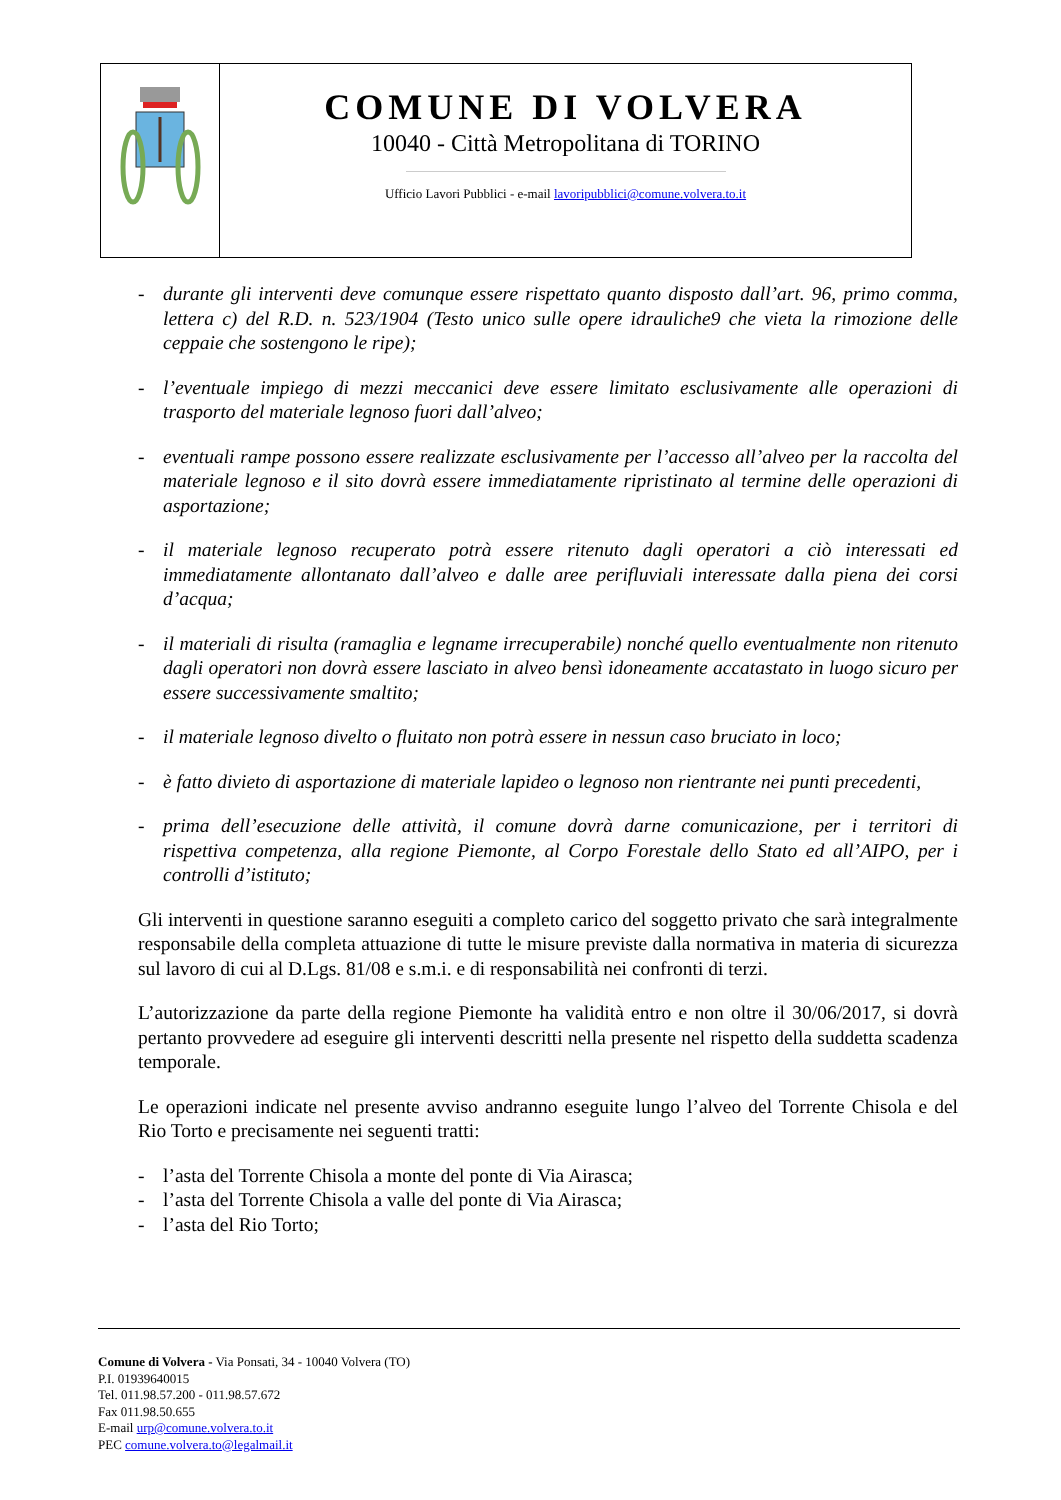COMUNE DI VOLVERA
10040 - Città Metropolitana di TORINO
Ufficio Lavori Pubblici - e-mail lavoripubblici@comune.volvera.to.it
- durante gli interventi deve comunque essere rispettato quanto disposto dall’art. 96, primo comma, lettera c) del R.D. n. 523/1904 (Testo unico sulle opere idrauliche9 che vieta la rimozione delle ceppaie che sostengono le ripe);
- l’eventuale impiego di mezzi meccanici deve essere limitato esclusivamente alle operazioni di trasporto del materiale legnoso fuori dall’alveo;
- eventuali rampe possono essere realizzate esclusivamente per l’accesso all’alveo per la raccolta del materiale legnoso e il sito dovrà essere immediatamente ripristinato al termine delle operazioni di asportazione;
- il materiale legnoso recuperato potrà essere ritenuto dagli operatori a ciò interessati ed immediatamente allontanato dall’alveo e dalle aree perifluviali interessate dalla piena dei corsi d’acqua;
- il materiali di risulta (ramaglia e legname irrecuperabile) nonché quello eventualmente non ritenuto dagli operatori non dovrà essere lasciato in alveo bensì idoneamente accatastato in luogo sicuro per essere successivamente smaltito;
- il materiale legnoso divelto o fluitato non potrà essere in nessun caso bruciato in loco;
- è fatto divieto di asportazione di materiale lapideo o legnoso non rientrante nei punti precedenti,
- prima dell’esecuzione delle attività, il comune dovrà darne comunicazione, per i territori di rispettiva competenza, alla regione Piemonte, al Corpo Forestale dello Stato ed all’AIPO, per i controlli d’istituto;
Gli interventi in questione saranno eseguiti a completo carico del soggetto privato che sarà integralmente responsabile della completa attuazione di tutte le misure previste dalla normativa in materia di sicurezza sul lavoro di cui al D.Lgs. 81/08 e s.m.i. e di responsabilità nei confronti di terzi.
L’autorizzazione da parte della regione Piemonte ha validità entro e non oltre il 30/06/2017, si dovrà pertanto provvedere ad eseguire gli interventi descritti nella presente nel rispetto della suddetta scadenza temporale.
Le operazioni indicate nel presente avviso andranno eseguite lungo l’alveo del Torrente Chisola e del Rio Torto e precisamente nei seguenti tratti:
- l’asta del Torrente Chisola a monte del ponte di Via Airasca;
- l’asta del Torrente Chisola a valle del ponte di Via Airasca;
- l’asta del Rio Torto;
Comune di Volvera - Via Ponsati, 34 - 10040 Volvera (TO)
P.I. 01939640015
Tel. 011.98.57.200 - 011.98.57.672
Fax 011.98.50.655
E-mail urp@comune.volvera.to.it
PEC comune.volvera.to@legalmail.it